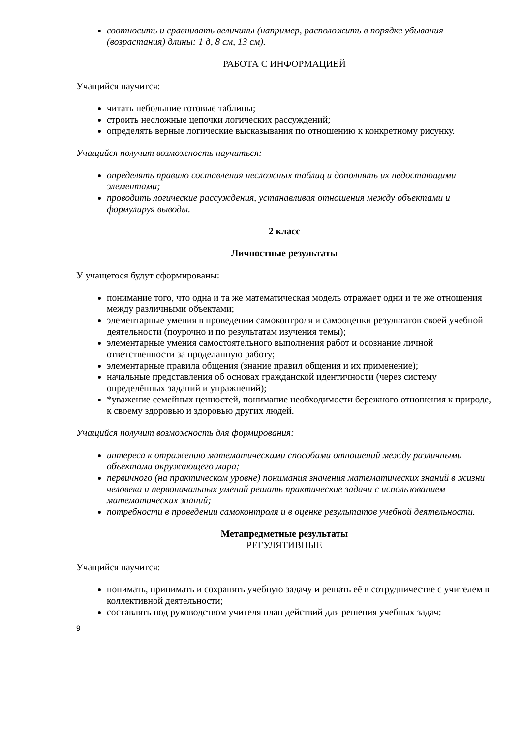соотносить и сравнивать величины (например, расположить в порядке убывания (возрастания) длины: 1 д, 8 см, 13 см).
РАБОТА С ИНФОРМАЦИЕЙ
Учащийся научится:
читать небольшие готовые таблицы;
строить несложные цепочки логических рассуждений;
определять верные логические высказывания по отношению к конкретному рисунку.
Учащийся получит возможность научиться:
определять правило составления несложных таблиц и дополнять их недостающими элементами;
проводить логические рассуждения, устанавливая отношения между объектами и формулируя выводы.
2 класс
Личностные результаты
У учащегося будут сформированы:
понимание того, что одна и та же математическая модель отражает одни и те же отношения между различными объектами;
элементарные умения в проведении самоконтроля и самооценки результатов своей учебной деятельности (поурочно и по результатам изучения темы);
элементарные умения самостоятельного выполнения работ и осознание личной ответственности за проделанную работу;
элементарные правила общения (знание правил общения и их применение);
начальные представления об основах гражданской идентичности (через систему определённых заданий и упражнений);
*уважение семейных ценностей, понимание необходимости бережного отношения к природе, к своему здоровью и здоровью других людей.
Учащийся получит возможность для формирования:
интереса к отражению математическими способами отношений между различными объектами окружающего мира;
первичного (на практическом уровне) понимания значения математических знаний в жизни человека и первоначальных умений решать практические задачи с использованием математических знаний;
потребности в проведении самоконтроля и в оценке результатов учебной деятельности.
Метапредметные результаты
РЕГУЛЯТИВНЫЕ
Учащийся научится:
понимать, принимать и сохранять учебную задачу и решать её в сотрудничестве с учителем в коллективной деятельности;
составлять под руководством учителя план действий для решения учебных задач;
9